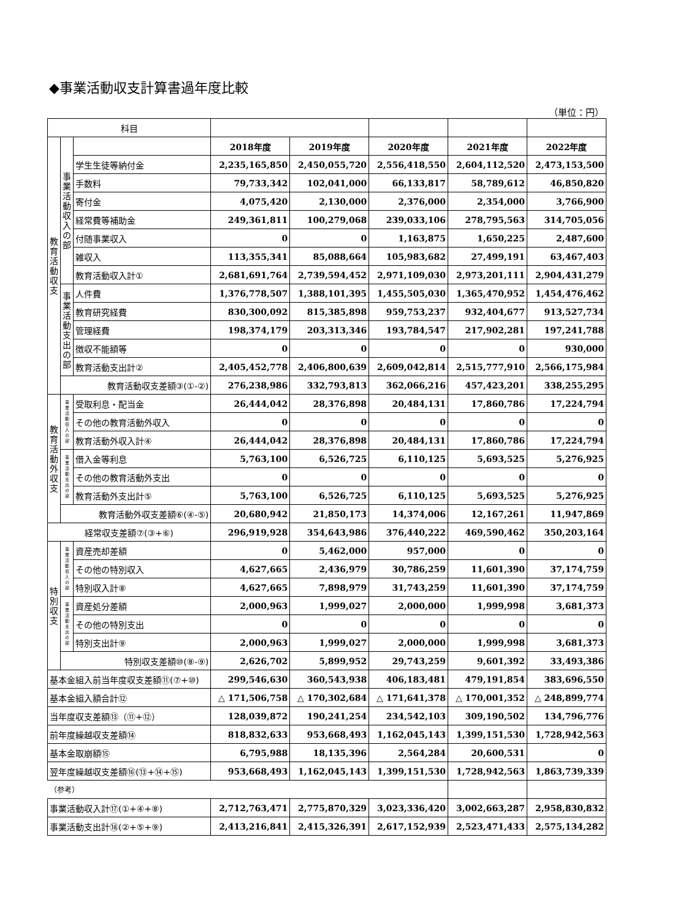◆事業活動収支計算書過年度比較
（単位：円）
| 科目 | | | | | | | |
| 教 育 活 動 収 支 | 事 業 活 動 収 入 の 部 | | 2018年度 | 2019年度 | 2020年度 | 2021年度 | 2022年度 |
| | | 学生生徒等納付金 | 2,235,165,850 | 2,450,055,720 | 2,556,418,550 | 2,604,112,520 | 2,473,153,500 |
| | | 手数料 | 79,733,342 | 102,041,000 | 66,133,817 | 58,789,612 | 46,850,820 |
| | | 寄付金 | 4,075,420 | 2,130,000 | 2,376,000 | 2,354,000 | 3,766,900 |
| | | 経常費等補助金 | 249,361,811 | 100,279,068 | 239,033,106 | 278,795,563 | 314,705,056 |
| | | 付随事業収入 | 0 | 0 | 1,163,875 | 1,650,225 | 2,487,600 |
| | | 雑収入 | 113,355,341 | 85,088,664 | 105,983,682 | 27,499,191 | 63,467,403 |
| | | 教育活動収入計① | 2,681,691,764 | 2,739,594,452 | 2,971,109,030 | 2,973,201,111 | 2,904,431,279 |
| | 事 業 活 動 支 出 の 部 | 人件費 | 1,376,778,507 | 1,388,101,395 | 1,455,505,030 | 1,365,470,952 | 1,454,476,462 |
| | | 教育研究経費 | 830,300,092 | 815,385,898 | 959,753,237 | 932,404,677 | 913,527,734 |
| | | 管理経費 | 198,374,179 | 203,313,346 | 193,784,547 | 217,902,281 | 197,241,788 |
| | | 徴収不能額等 | 0 | 0 | 0 | 0 | 930,000 |
| | | 教育活動支出計② | 2,405,452,778 | 2,406,800,639 | 2,609,042,814 | 2,515,777,910 | 2,566,175,984 |
| | 教育活動収支差額③(①-②) | | 276,238,986 | 332,793,813 | 362,066,216 | 457,423,201 | 338,255,295 |
| 教 育 活 動 外 収 支 | 事 業 活 動 収 入 の 部 | 受取利息・配当金 | 26,444,042 | 28,376,898 | 20,484,131 | 17,860,786 | 17,224,794 |
| | | その他の教育活動外収入 | 0 | 0 | 0 | 0 | 0 |
| | | 教育活動外収入計④ | 26,444,042 | 28,376,898 | 20,484,131 | 17,860,786 | 17,224,794 |
| | 事 業 活 動 支 出 の 部 | 借入金等利息 | 5,763,100 | 6,526,725 | 6,110,125 | 5,693,525 | 5,276,925 |
| | | その他の教育活動外支出 | 0 | 0 | 0 | 0 | 0 |
| | | 教育活動外支出計⑤ | 5,763,100 | 6,526,725 | 6,110,125 | 5,693,525 | 5,276,925 |
| | 教育活動外収支差額⑥(④-⑤) | | 20,680,942 | 21,850,173 | 14,374,006 | 12,167,261 | 11,947,869 |
| 経常収支差額⑦(③+⑥) | | | 296,919,928 | 354,643,986 | 376,440,222 | 469,590,462 | 350,203,164 |
| 特 別 収 支 | 事 業 活 動 収 入 の 部 | 資産売却差額 | 0 | 5,462,000 | 957,000 | 0 | 0 |
| | | その他の特別収入 | 4,627,665 | 2,436,979 | 30,786,259 | 11,601,390 | 37,174,759 |
| | | 特別収入計⑧ | 4,627,665 | 7,898,979 | 31,743,259 | 11,601,390 | 37,174,759 |
| | 事 業 活 動 支 出 の 部 | 資産処分差額 | 2,000,963 | 1,999,027 | 2,000,000 | 1,999,998 | 3,681,373 |
| | | その他の特別支出 | 0 | 0 | 0 | 0 | 0 |
| | | 特別支出計⑨ | 2,000,963 | 1,999,027 | 2,000,000 | 1,999,998 | 3,681,373 |
| | 特別収支差額⑩(⑧-⑨) | | 2,626,702 | 5,899,952 | 29,743,259 | 9,601,392 | 33,493,386 |
| 基本金組入前当年度収支差額⑪(⑦+⑩) | | | 299,546,630 | 360,543,938 | 406,183,481 | 479,191,854 | 383,696,550 |
| 基本金組入額合計⑫ | | | △ 171,506,758 | △ 170,302,684 | △ 171,641,378 | △ 170,001,352 | △ 248,899,774 |
| 当年度収支差額⑬（⑪+⑫） | | | 128,039,872 | 190,241,254 | 234,542,103 | 309,190,502 | 134,796,776 |
| 前年度繰越収支差額⑭ | | | 818,832,633 | 953,668,493 | 1,162,045,143 | 1,399,151,530 | 1,728,942,563 |
| 基本金取崩額⑮ | | | 6,795,988 | 18,135,396 | 2,564,284 | 20,600,531 | 0 |
| 翌年度繰越収支差額⑯(⑬+⑭+⑮) | | | 953,668,493 | 1,162,045,143 | 1,399,151,530 | 1,728,942,563 | 1,863,739,339 |
| （参考） | | | | | | | |
| 事業活動収入計⑰(①+④+⑧) | | | 2,712,763,471 | 2,775,870,329 | 3,023,336,420 | 3,002,663,287 | 2,958,830,832 |
| 事業活動支出計⑱(②+⑤+⑨) | | | 2,413,216,841 | 2,415,326,391 | 2,617,152,939 | 2,523,471,433 | 2,575,134,282 |